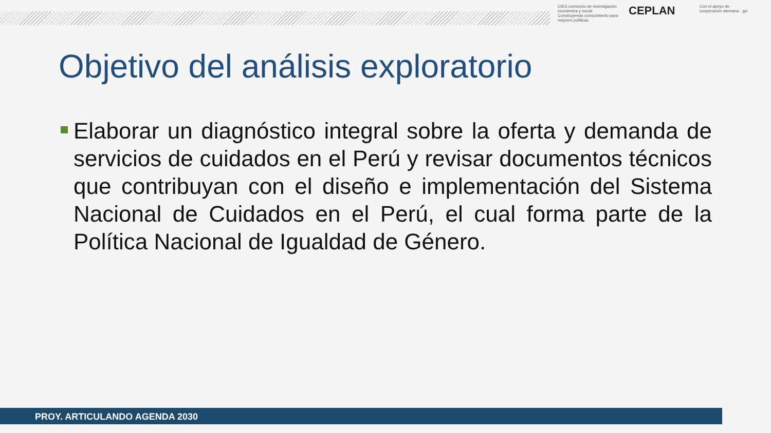CIES consorcio de investigación económica y social
Construyendo conocimiento para mejores políticas
CEPLAN
Con el apoyo de
cooperación alemana · giz
Objetivo del análisis exploratorio
Elaborar un diagnóstico integral sobre la oferta y demanda de servicios de cuidados en el Perú y revisar documentos técnicos que contribuyan con el diseño e implementación del Sistema Nacional de Cuidados en el Perú, el cual forma parte de la Política Nacional de Igualdad de Género.
PROY. ARTICULANDO AGENDA 2030